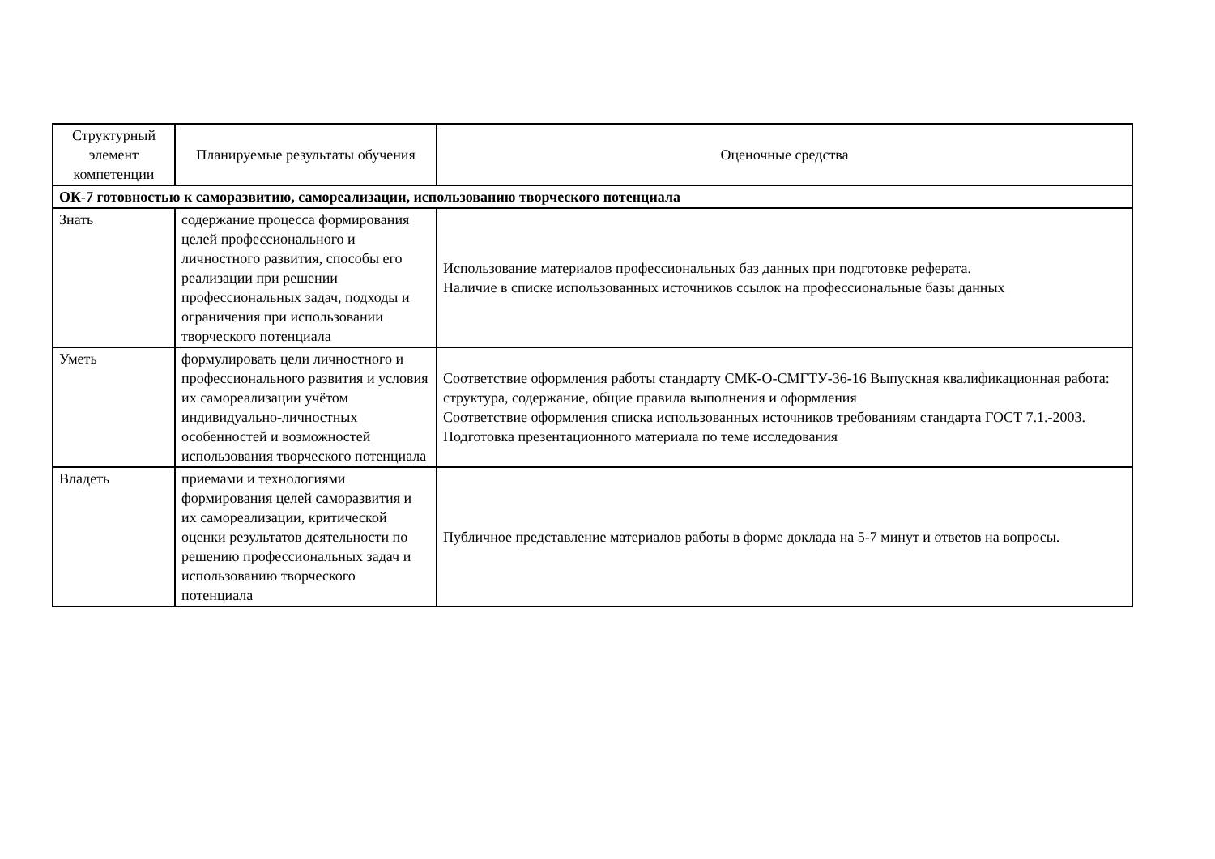| Структурный элемент компетенции | Планируемые результаты обучения | Оценочные средства |
| --- | --- | --- |
| ОК-7 готовностью к саморазвитию, самореализации, использованию творческого потенциала | | |
| Знать | содержание процесса формирования целей профессионального и личностного развития, способы его реализации при решении профессиональных задач, подходы и ограничения при использовании творческого потенциала | Использование материалов профессиональных баз данных при подготовке реферата. Наличие в списке использованных источников ссылок на профессиональные базы данных |
| Уметь | формулировать цели личностного и профессионального развития и условия их самореализации учётом индивидуально-личностных особенностей и возможностей использования творческого потенциала | Соответствие оформления работы стандарту СМК-О-СМГТУ-36-16 Выпускная квалификационная работа: структура, содержание, общие правила выполнения и оформления Соответствие оформления списка использованных источников требованиям стандарта ГОСТ 7.1.-2003. Подготовка презентационного материала по теме исследования |
| Владеть | приемами и технологиями формирования целей саморазвития и их самореализации, критической оценки результатов деятельности по решению профессиональных задач и использованию творческого потенциала | Публичное представление материалов работы в форме доклада на 5-7 минут и ответов на вопросы. |